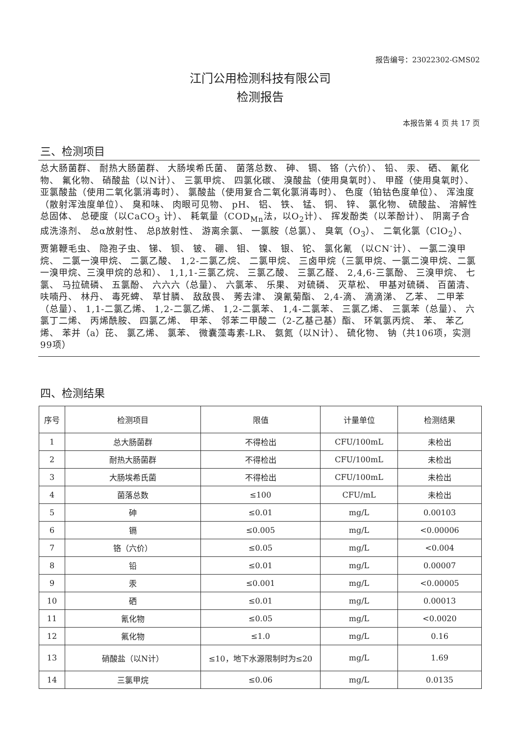报告编号：23022302-GMS02
江门公用检测科技有限公司
检测报告
本报告第 4 页 共 17 页
三、检测项目
总大肠菌群、 耐热大肠菌群、 大肠埃希氏菌、 菌落总数、 砷、 镉、 铬（六价）、 铅、 汞、 硒、 氰化物、 氟化物、 硝酸盐（以N计）、 三氯甲烷、 四氯化碳、 溴酸盐（使用臭氧时）、 甲醛（使用臭氧时）、 亚氯酸盐（使用二氧化氯消毒时）、 氯酸盐（使用复合二氧化氯消毒时）、 色度（铂钴色度单位）、 浑浊度（散射浑浊度单位）、 臭和味、 肉眼可见物、 pH、 铝、 铁、 锰、 铜、 锌、 氯化物、 硫酸盐、 溶解性总固体、 总硬度（以CaCO<sub>3</sub> 计）、 耗氧量（COD<sub>Mn</sub>法，以O<sub>2</sub>计）、 挥发酚类（以苯酚计）、 阴离子合成洗涤剂、 总α放射性、 总β放射性、 游离余氯、 一氯胺（总氯）、 臭氧（O<sub>3</sub>）、 二氧化氯（ClO<sub>2</sub>）、 贾第鞭毛虫、 隐孢子虫、 锑、 钡、 铍、 硼、 钼、 镍、 银、 铊、 氯化氰 （以CN<sup>-</sup>计）、 一氯二溴甲烷、 二氯一溴甲烷、 二氯乙酸、 1,2-二氯乙烷、 二氯甲烷、 三卤甲烷（三氯甲烷、一氯二溴甲烷、二氯一溴甲烷、三溴甲烷的总和）、 1,1,1-三氯乙烷、 三氯乙酸、 三氯乙醛、 2,4,6-三氯酚、 三溴甲烷、 七氯、 马拉硫磷、 五氯酚、 六六六（总量）、 六氯苯、 乐果、 对硫磷、 灭草松、 甲基对硫磷、 百菌清、 呋喃丹、 林丹、 毒死蜱、 草甘膦、 敌敌畏、 莠去津、 溴氰菊酯、 2,4-滴、 滴滴涕、 乙苯、 二甲苯（总量）、 1,1-二氯乙烯、 1,2-二氯乙烯、 1,2-二氯苯、 1,4-二氯苯、 三氯乙烯、 三氯苯（总量）、 六氯丁二烯、 丙烯酰胺、 四氯乙烯、 甲苯、 邻苯二甲酸二（2-乙基己基）酯、 环氧氯丙烷、 苯、 苯乙烯、 苯并（a）芘、 氯乙烯、 氯苯、 微囊藻毒素-LR、 氨氮（以N计）、 硫化物、 钠（共106项，实测99项）
四、检测结果
| 序号 | 检测项目 | 限值 | 计量单位 | 检测结果 |
| --- | --- | --- | --- | --- |
| 1 | 总大肠菌群 | 不得检出 | CFU/100mL | 未检出 |
| 2 | 耐热大肠菌群 | 不得检出 | CFU/100mL | 未检出 |
| 3 | 大肠埃希氏菌 | 不得检出 | CFU/100mL | 未检出 |
| 4 | 菌落总数 | ≤100 | CFU/mL | 未检出 |
| 5 | 砷 | ≤0.01 | mg/L | 0.00103 |
| 6 | 镉 | ≤0.005 | mg/L | <0.00006 |
| 7 | 铬（六价） | ≤0.05 | mg/L | <0.004 |
| 8 | 铅 | ≤0.01 | mg/L | 0.00007 |
| 9 | 汞 | ≤0.001 | mg/L | <0.00005 |
| 10 | 硒 | ≤0.01 | mg/L | 0.00013 |
| 11 | 氰化物 | ≤0.05 | mg/L | <0.0020 |
| 12 | 氟化物 | ≤1.0 | mg/L | 0.16 |
| 13 | 硝酸盐（以N计） | ≤10，地下水源限制时为≤20 | mg/L | 1.69 |
| 14 | 三氯甲烷 | ≤0.06 | mg/L | 0.0135 |